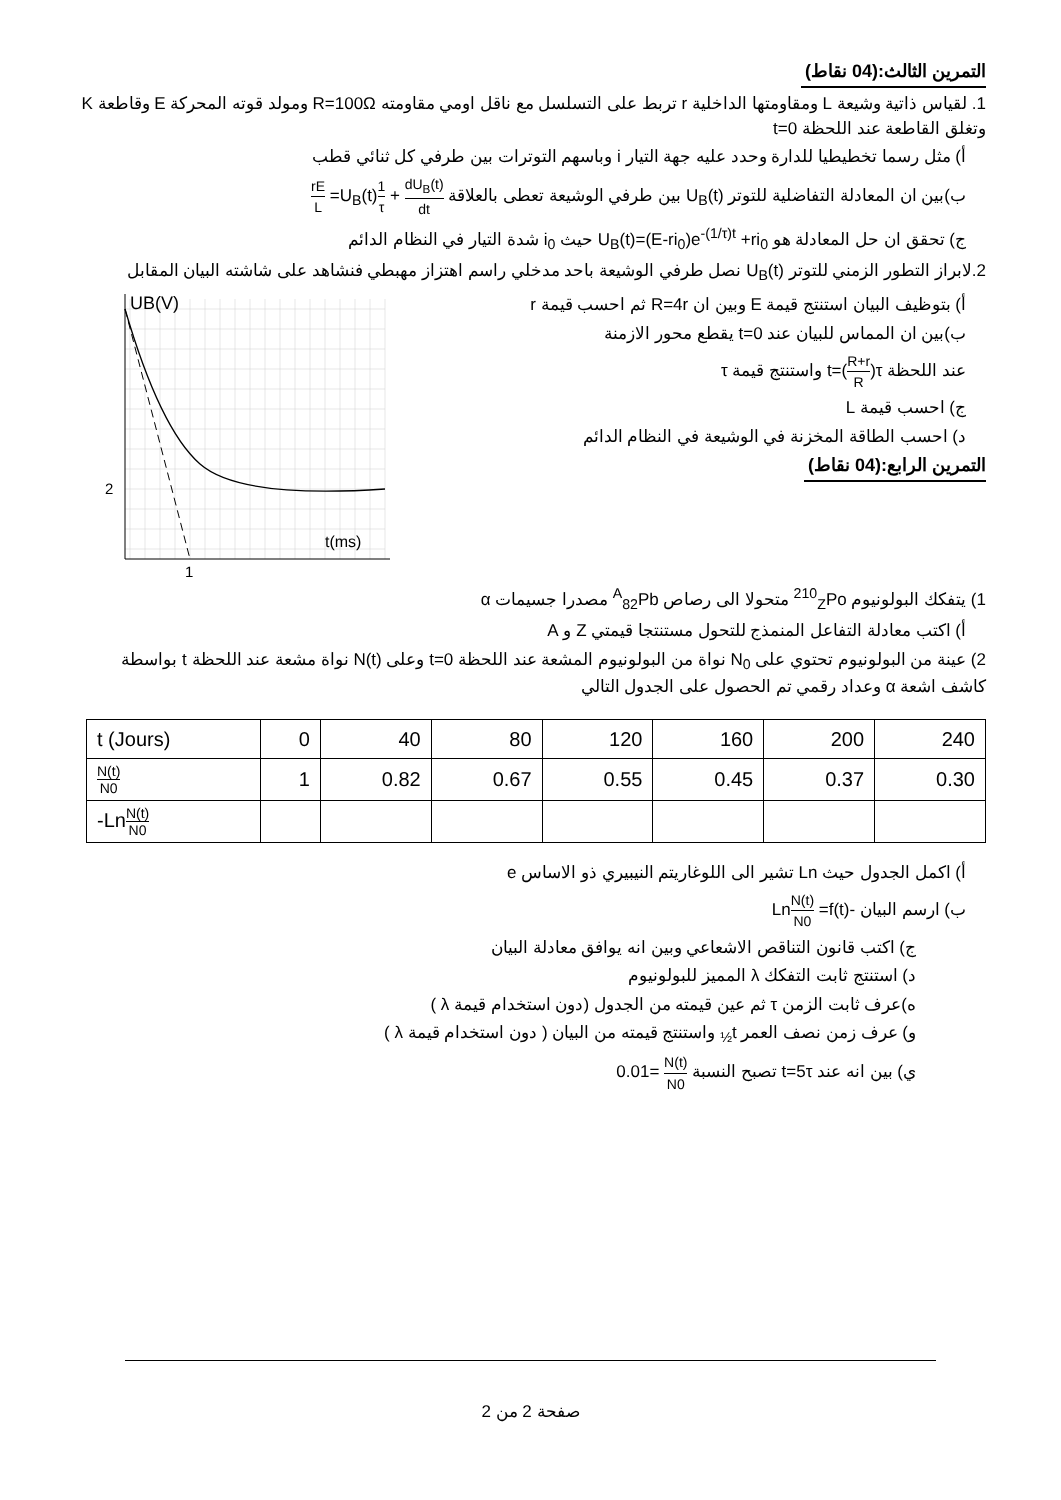التمرين الثالث:(04 نقاط)
1. لقياس ذاتية وشيعة L ومقاومتها الداخلية r تربط على التسلسل مع ناقل اومي مقاومته R=100Ω ومولد قوته المحركة E وقاطعة K وتغلق القاطعة عند اللحظة t=0
أ) مثل رسما تخطيطيا للدارة وحدد عليه جهة التيار i وباسهم التوترات بين طرفي كل ثنائي قطب
ب)بين ان المعادلة التفاضلية للتوتر U<sub>B</sub>(t) بين طرفي الوشيعة تعطى بالعلاقة dU<sub>B</sub>(t) dt + 1 τ U<sub>B</sub>(t)= rE L
ج) تحقق ان حل المعادلة هو U<sub>B</sub>(t)=(E-ri<sub>0</sub>)e<sup>-(1/τ)t</sup> +ri<sub>0</sub> حيث i<sub>0</sub> شدة التيار في النظام الدائم
2.لابراز التطور الزمني للتوتر U<sub>B</sub>(t) نصل طرفي الوشيعة باحد مدخلي راسم اهتزاز مهبطي فنشاهد على شاشته البيان المقابل
UB(V)
2
1
t(ms)
أ) بتوظيف البيان استنتج قيمة E وبين ان R=4r ثم احسب قيمة r
ب)بين ان المماس للبيان عند t=0 يقطع محور الازمنة
عند اللحظة t=(R+r R)τ واستنتج قيمة τ
ج) احسب قيمة L
د) احسب الطاقة المخزنة في الوشيعة في النظام الدائم
التمرين الرابع:(04 نقاط)
1) يتفكك البولونيوم <sup>210</sup><sub>Z</sub>Po متحولا الى رصاص <sup>A</sup><sub>82</sub>Pb مصدرا جسيمات α
أ) اكتب معادلة التفاعل المنمذج للتحول مستنتجا قيمتي Z و A
2) عينة من البولونيوم تحتوي على N<sub>0</sub> نواة من البولونيوم المشعة عند اللحظة t=0 وعلى N(t) نواة مشعة عند اللحظة t بواسطة كاشف اشعة α وعداد رقمي تم الحصول على الجدول التالي
| t (Jours) | 0 | 40 | 80 | 120 | 160 | 200 | 240 |
| N(t) N0 | 1 | 0.82 | 0.67 | 0.55 | 0.45 | 0.37 | 0.30 |
| -Ln N(t) N0 | | | | | | | |
أ) اكمل الجدول حيث Ln تشير الى اللوغاريتم النيبيري ذو الاساس e
ب) ارسم البيان -LnN(t) N0 =f(t)
ج) اكتب قانون التناقص الاشعاعي وبين انه يوافق معادلة البيان
د) استنتج ثابت التفكك λ المميز للبولونيوم
ه)عرف ثابت الزمن τ ثم عين قيمته من الجدول (دون استخدام قيمة λ )
و) عرف زمن نصف العمر t<sub>½</sub> واستنتج قيمته من البيان ( دون استخدام قيمة λ )
ي) بين انه عند t=5τ تصبح النسبة N(t) N0 =0.01
صفحة 2 من 2